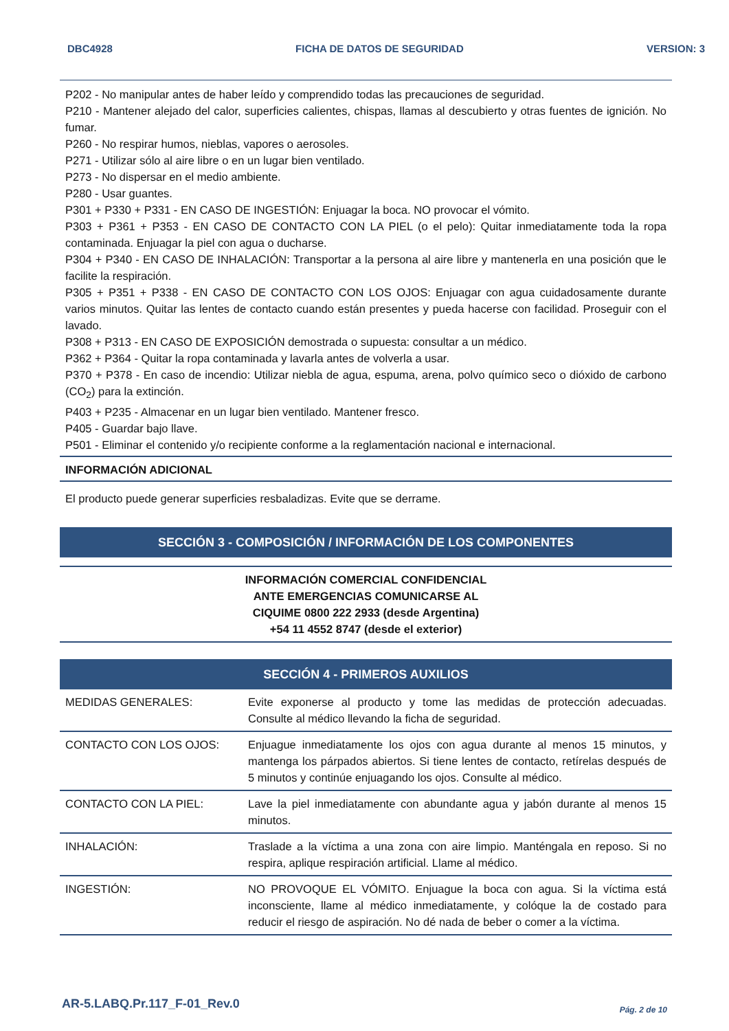DBC4928 FICHA DE DATOS DE SEGURIDAD VERSION: 3
P202 - No manipular antes de haber leído y comprendido todas las precauciones de seguridad.
P210 - Mantener alejado del calor, superficies calientes, chispas, llamas al descubierto y otras fuentes de ignición. No fumar.
P260 - No respirar humos, nieblas, vapores o aerosoles.
P271 - Utilizar sólo al aire libre o en un lugar bien ventilado.
P273 - No dispersar en el medio ambiente.
P280 - Usar guantes.
P301 + P330 + P331 - EN CASO DE INGESTIÓN: Enjuagar la boca. NO provocar el vómito.
P303 + P361 + P353 - EN CASO DE CONTACTO CON LA PIEL (o el pelo): Quitar inmediatamente toda la ropa contaminada. Enjuagar la piel con agua o ducharse.
P304 + P340 - EN CASO DE INHALACIÓN: Transportar a la persona al aire libre y mantenerla en una posición que le facilite la respiración.
P305 + P351 + P338 - EN CASO DE CONTACTO CON LOS OJOS: Enjuagar con agua cuidadosamente durante varios minutos. Quitar las lentes de contacto cuando están presentes y pueda hacerse con facilidad. Proseguir con el lavado.
P308 + P313 - EN CASO DE EXPOSICIÓN demostrada o supuesta: consultar a un médico.
P362 + P364 - Quitar la ropa contaminada y lavarla antes de volverla a usar.
P370 + P378 - En caso de incendio: Utilizar niebla de agua, espuma, arena, polvo químico seco o dióxido de carbono (CO<sub>2</sub>) para la extinción.
P403 + P235 - Almacenar en un lugar bien ventilado. Mantener fresco.
P405 - Guardar bajo llave.
P501 - Eliminar el contenido y/o recipiente conforme a la reglamentación nacional e internacional.
INFORMACIÓN ADICIONAL
El producto puede generar superficies resbaladizas. Evite que se derrame.
SECCIÓN 3 - COMPOSICIÓN / INFORMACIÓN DE LOS COMPONENTES
INFORMACIÓN COMERCIAL CONFIDENCIAL
ANTE EMERGENCIAS COMUNICARSE AL
CIQUIME 0800 222 2933 (desde Argentina)
+54 11 4552 8747 (desde el exterior)
SECCIÓN 4 - PRIMEROS AUXILIOS
| MEDIDAS GENERALES: | Evite exponerse al producto y tome las medidas de protección adecuadas. Consulte al médico llevando la ficha de seguridad. |
| CONTACTO CON LOS OJOS: | Enjuague inmediatamente los ojos con agua durante al menos 15 minutos, y mantenga los párpados abiertos. Si tiene lentes de contacto, retírelas después de 5 minutos y continúe enjuagando los ojos. Consulte al médico. |
| CONTACTO CON LA PIEL: | Lave la piel inmediatamente con abundante agua y jabón durante al menos 15 minutos. |
| INHALACIÓN: | Traslade a la víctima a una zona con aire limpio. Manténgala en reposo. Si no respira, aplique respiración artificial. Llame al médico. |
| INGESTIÓN: | NO PROVOQUE EL VÓMITO. Enjuague la boca con agua. Si la víctima está inconsciente, llame al médico inmediatamente, y colóque la de costado para reducir el riesgo de aspiración. No dé nada de beber o comer a la víctima. |
AR-5.LABQ.Pr.117_F-01_Rev.0 Pág. 2 de 10